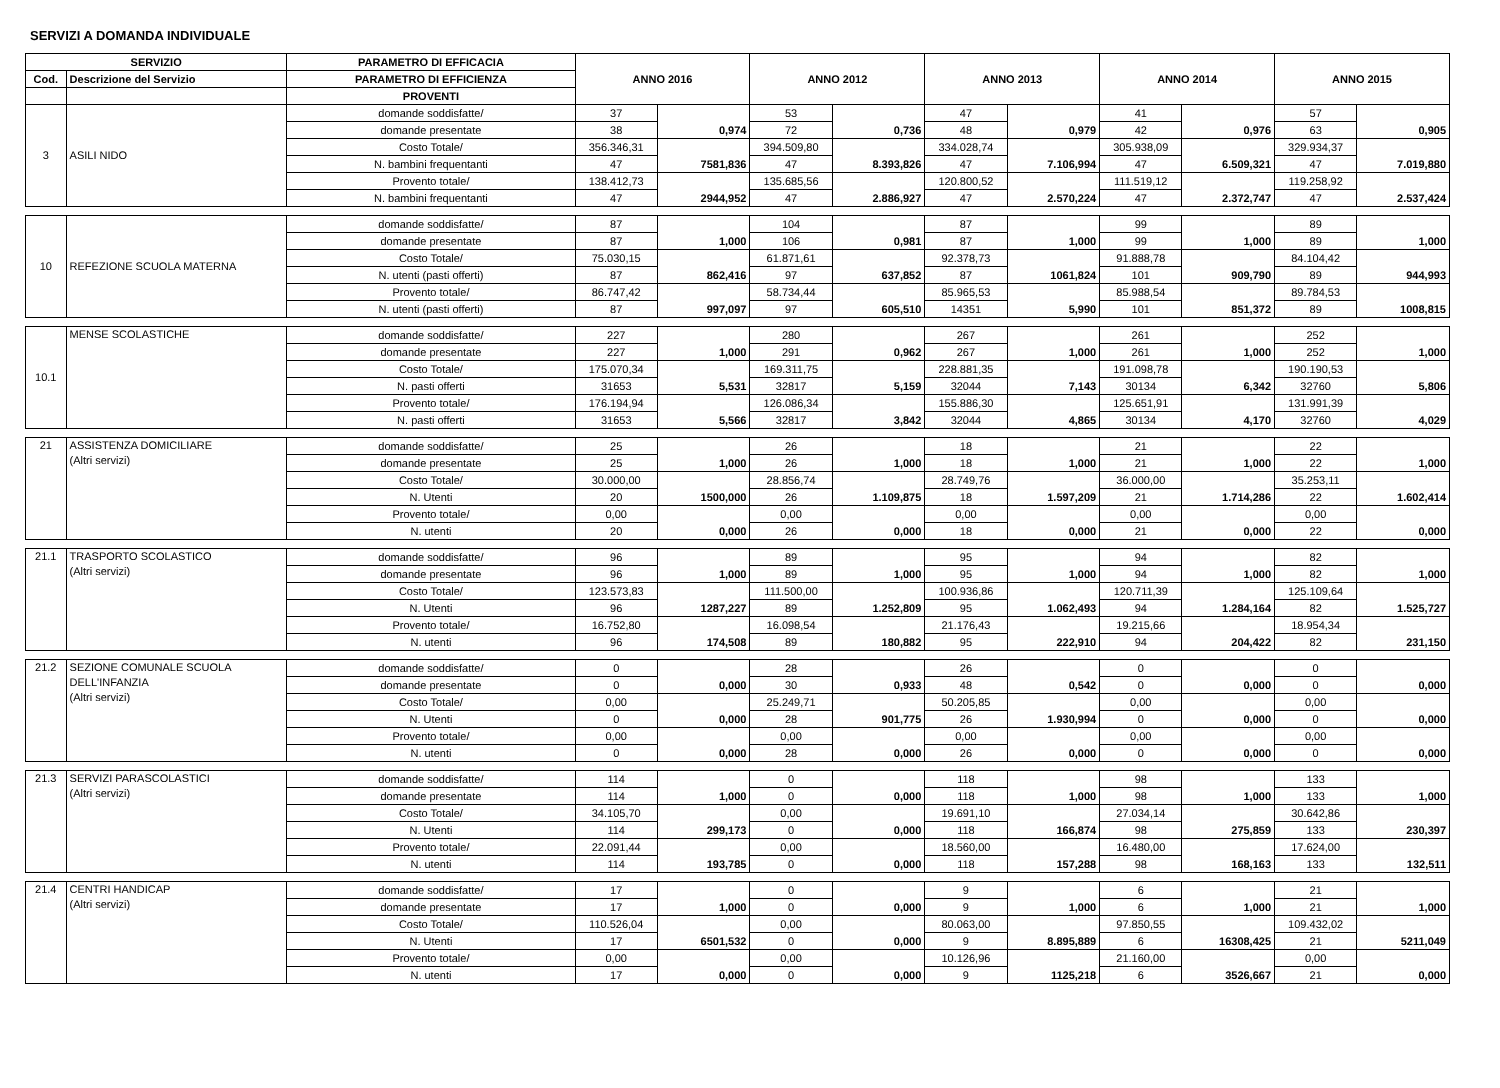SERVIZI A DOMANDA INDIVIDUALE
| SERVIZIO | | PARAMETRO DI EFFICACIA | ANNO 2016 | | ANNO 2012 | | ANNO 2013 | | ANNO 2014 | | ANNO 2015 | |
| --- | --- | --- | --- | --- | --- | --- | --- | --- | --- | --- | --- | --- |
| Cod. | Descrizione del Servizio | PARAMETRO DI EFFICIENZA | | | | | | | | | | |
| | | PROVENTI | | | | | | | | | | |
| 3 | ASILI NIDO | domande soddisfatte/ | 37 | 0,974 | 53 | 0,736 | 47 | 0,979 | 41 | 0,976 | 57 | 0,905 |
| | | domande presentate | 38 | | 72 | | 48 | | 42 | | 63 | |
| | | Costo Totale/ | 356.346,31 | 7581,836 | 394.509,80 | 8.393,826 | 334.028,74 | 7.106,994 | 305.938,09 | 6.509,321 | 329.934,37 | 7.019,880 |
| | | N. bambini frequentanti | 47 | | 47 | | 47 | | 47 | | 47 | |
| | | Provento totale/ | 138.412,73 | 2944,952 | 135.685,56 | 2.886,927 | 120.800,52 | 2.570,224 | 111.519,12 | 2.372,747 | 119.258,92 | 2.537,424 |
| | | N. bambini frequentanti | 47 | | 47 | | 47 | | 47 | | 47 | |
| 10 | REFEZIONE SCUOLA MATERNA | domande soddisfatte/ | 87 | 1,000 | 104 | 0,981 | 87 | 1,000 | 99 | 1,000 | 89 | 1,000 |
| | | domande presentate | 87 | | 106 | | 87 | | 99 | | 89 | |
| | | Costo Totale/ | 75.030,15 | 862,416 | 61.871,61 | 637,852 | 92.378,73 | 1061,824 | 91.888,78 | 909,790 | 84.104,42 | 944,993 |
| | | N. utenti (pasti offerti) | 87 | | 97 | | 87 | | 101 | | 89 | |
| | | Provento totale/ | 86.747,42 | 997,097 | 58.734,44 | 605,510 | 85.965,53 | 5,990 | 85.988,54 | 851,372 | 89.784,53 | 1008,815 |
| | | N. utenti (pasti offerti) | 87 | | 97 | | 14351 | | 101 | | 89 | |
| 10.1 | MENSE SCOLASTICHE | domande soddisfatte/ | 227 | 1,000 | 280 | 0,962 | 267 | 1,000 | 261 | 1,000 | 252 | 1,000 |
| | | domande presentate | 227 | | 291 | | 267 | | 261 | | 252 | |
| | | Costo Totale/ | 175.070,34 | 5,531 | 169.311,75 | 5,159 | 228.881,35 | 7,143 | 191.098,78 | 6,342 | 190.190,53 | 5,806 |
| | | N. pasti offerti | 31653 | | 32817 | | 32044 | | 30134 | | 32760 | |
| | | Provento totale/ | 176.194,94 | 5,566 | 126.086,34 | 3,842 | 155.886,30 | 4,865 | 125.651,91 | 4,170 | 131.991,39 | 4,029 |
| | | N. pasti offerti | 31653 | | 32817 | | 32044 | | 30134 | | 32760 | |
| 21 | ASSISTENZA DOMICILIARE (Altri servizi) | domande soddisfatte/ | 25 | 1,000 | 26 | 1,000 | 18 | 1,000 | 21 | 1,000 | 22 | 1,000 |
| | | domande presentate | 25 | | 26 | | 18 | | 21 | | 22 | |
| | | Costo Totale/ | 30.000,00 | 1500,000 | 28.856,74 | 1.109,875 | 28.749,76 | 1.597,209 | 36.000,00 | 1.714,286 | 35.253,11 | 1.602,414 |
| | | N. Utenti | 20 | | 26 | | 18 | | 21 | | 22 | |
| | | Provento totale/ | 0,00 | 0,000 | 0,00 | 0,000 | 0,00 | 0,000 | 0,00 | 0,000 | 0,00 | 0,000 |
| | | N. utenti | 20 | | 26 | | 18 | | 21 | | 22 | |
| 21.1 | TRASPORTO SCOLASTICO (Altri servizi) | domande soddisfatte/ | 96 | 1,000 | 89 | 1,000 | 95 | 1,000 | 94 | 1,000 | 82 | 1,000 |
| | | domande presentate | 96 | | 89 | | 95 | | 94 | | 82 | |
| | | Costo Totale/ | 123.573,83 | 1287,227 | 111.500,00 | 1.252,809 | 100.936,86 | 1.062,493 | 120.711,39 | 1.284,164 | 125.109,64 | 1.525,727 |
| | | N. Utenti | 96 | | 89 | | 95 | | 94 | | 82 | |
| | | Provento totale/ | 16.752,80 | 174,508 | 16.098,54 | 180,882 | 21.176,43 | 222,910 | 19.215,66 | 204,422 | 18.954,34 | 231,150 |
| | | N. utenti | 96 | | 89 | | 95 | | 94 | | 82 | |
| 21.2 | SEZIONE COMUNALE SCUOLA DELL'INFANZIA (Altri servizi) | domande soddisfatte/ | 0 | 0,000 | 28 | 0,933 | 26 | 0,542 | 0 | 0,000 | 0 | 0,000 |
| | | domande presentate | 0 | | 30 | | 48 | | 0 | | 0 | |
| | | Costo Totale/ | 0,00 | 0,000 | 25.249,71 | 901,775 | 50.205,85 | 1.930,994 | 0,00 | 0,000 | 0,00 | 0,000 |
| | | N. Utenti | 0 | | 28 | | 26 | | 0 | | 0 | |
| | | Provento totale/ | 0,00 | 0,000 | 0,00 | 0,000 | 0,00 | 0,000 | 0,00 | 0,000 | 0,00 | 0,000 |
| | | N. utenti | 0 | | 28 | | 26 | | 0 | | 0 | |
| 21.3 | SERVIZI PARASCOLASTICI (Altri servizi) | domande soddisfatte/ | 114 | 1,000 | 0 | 0,000 | 118 | 1,000 | 98 | 1,000 | 133 | 1,000 |
| | | domande presentate | 114 | | 0 | | 118 | | 98 | | 133 | |
| | | Costo Totale/ | 34.105,70 | 299,173 | 0,00 | 0,000 | 19.691,10 | 166,874 | 27.034,14 | 275,859 | 30.642,86 | 230,397 |
| | | N. Utenti | 114 | | 0 | | 118 | | 98 | | 133 | |
| | | Provento totale/ | 22.091,44 | 193,785 | 0,00 | 0,000 | 18.560,00 | 157,288 | 16.480,00 | 168,163 | 17.624,00 | 132,511 |
| | | N. utenti | 114 | | 0 | | 118 | | 98 | | 133 | |
| 21.4 | CENTRI HANDICAP (Altri servizi) | domande soddisfatte/ | 17 | 1,000 | 0 | 0,000 | 9 | 1,000 | 6 | 1,000 | 21 | 1,000 |
| | | domande presentate | 17 | | 0 | | 9 | | 6 | | 21 | |
| | | Costo Totale/ | 110.526,04 | 6501,532 | 0,00 | 0,000 | 80.063,00 | 8.895,889 | 97.850,55 | 16308,425 | 109.432,02 | 5211,049 |
| | | N. Utenti | 17 | | 0 | | 9 | | 6 | | 21 | |
| | | Provento totale/ | 0,00 | 0,000 | 0,00 | 0,000 | 10.126,96 | 1125,218 | 21.160,00 | 3526,667 | 0,00 | 0,000 |
| | | N. utenti | 17 | | 0 | | 9 | | 6 | | 21 | |